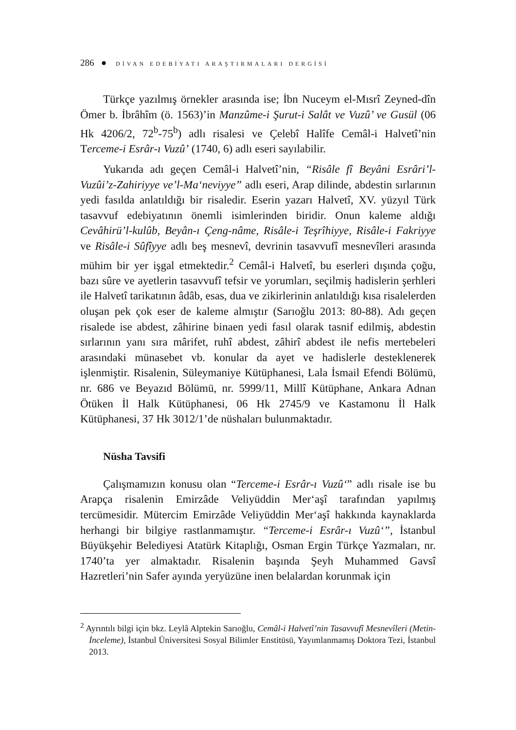286 ● DİVAN EDEBİYATI ARAŞTIRMALARI DERGİSİ
Türkçe yazılmış örnekler arasında ise; İbn Nuceym el-Mısrî Zeyned-dîn Ömer b. İbrâhîm (ö. 1563)’in Manzûme-i Şurut-i Salât ve Vuzû’ ve Gusül (06 Hk 4206/2, 72<sup>b</sup>-75<sup>b</sup>) adlı risalesi ve Çelebî Halîfe Cemâl-i Halvetî’nin Terceme-i Esrâr-ı Vuzû’ (1740, 6) adlı eseri sayılabilir.
Yukarıda adı geçen Cemâl-i Halvetî’nin, “Risâle fî Beyâni Esrâri’l-Vuzûi’z-Zahiriyye ve’l-Ma‘neviyye” adlı eseri, Arap dilinde, abdestin sırlarının yedi fasılda anlatıldığı bir risaledir. Eserin yazarı Halvetî, XV. yüzyıl Türk tasavvuf edebiyatının önemli isimlerinden biridir. Onun kaleme aldığı Cevâhirü’l-kulûb, Beyân-ı Çeng-nâme, Risâle-i Teşrîhiyye, Risâle-i Fakriyye ve Risâle-i Sûfîyye adlı beş mesnevî, devrinin tasavvufî mesnevîleri arasında mühim bir yer işgal etmektedir.<sup>2</sup> Cemâl-i Halvetî, bu eserleri dışında çoğu, bazı sûre ve ayetlerin tasavvufî tefsir ve yorumları, seçilmiş hadislerin şerhleri ile Halvetî tarikatının âdâb, esas, dua ve zikirlerinin anlatıldığı kısa risalelerden oluşan pek çok eser de kaleme almıştır (Sarıoğlu 2013: 80-88). Adı geçen risalede ise abdest, zâhirine binaen yedi fasıl olarak tasnif edilmiş, abdestin sırlarının yanı sıra mârifet, ruhî abdest, zâhirî abdest ile nefis mertebeleri arasındaki münasebet vb. konular da ayet ve hadislerle desteklenerek işlenmiştir. Risalenin, Süleymaniye Kütüphanesi, Lala İsmail Efendi Bölümü, nr. 686 ve Beyazıd Bölümü, nr. 5999/11, Millî Kütüphane, Ankara Adnan Ötüken İl Halk Kütüphanesi, 06 Hk 2745/9 ve Kastamonu İl Halk Kütüphanesi, 37 Hk 3012/1’de nüshaları bulunmaktadır.
Nüsha Tavsifi
Çalışmamızın konusu olan “Terceme-i Esrâr-ı Vuzû‘” adlı risale ise bu Arapça risalenin Emirzâde Veliyüddin Mer‘aşî tarafından yapılmış tercümesidir. Mütercim Emirzâde Veliyüddin Mer‘aşî hakkında kaynaklarda herhangi bir bilgiye rastlanmamıştır. “Terceme-i Esrâr-ı Vuzû‘”, İstanbul Büyükşehir Belediyesi Atatürk Kitaplığı, Osman Ergin Türkçe Yazmaları, nr. 1740’ta yer almaktadır. Risalenin başında Şeyh Muhammed Gavsî Hazretleri’nin Safer ayında yeryüzüne inen belalardan korunmak için
<sup>2</sup> Ayrıntılı bilgi için bkz. Leylâ Alptekin Sarıoğlu, Cemâl-i Halvetî’nin Tasavvufî Mesnevîleri (Metin-İnceleme), İstanbul Üniversitesi Sosyal Bilimler Enstitüsü, Yayımlanmamış Doktora Tezi, İstanbul 2013.